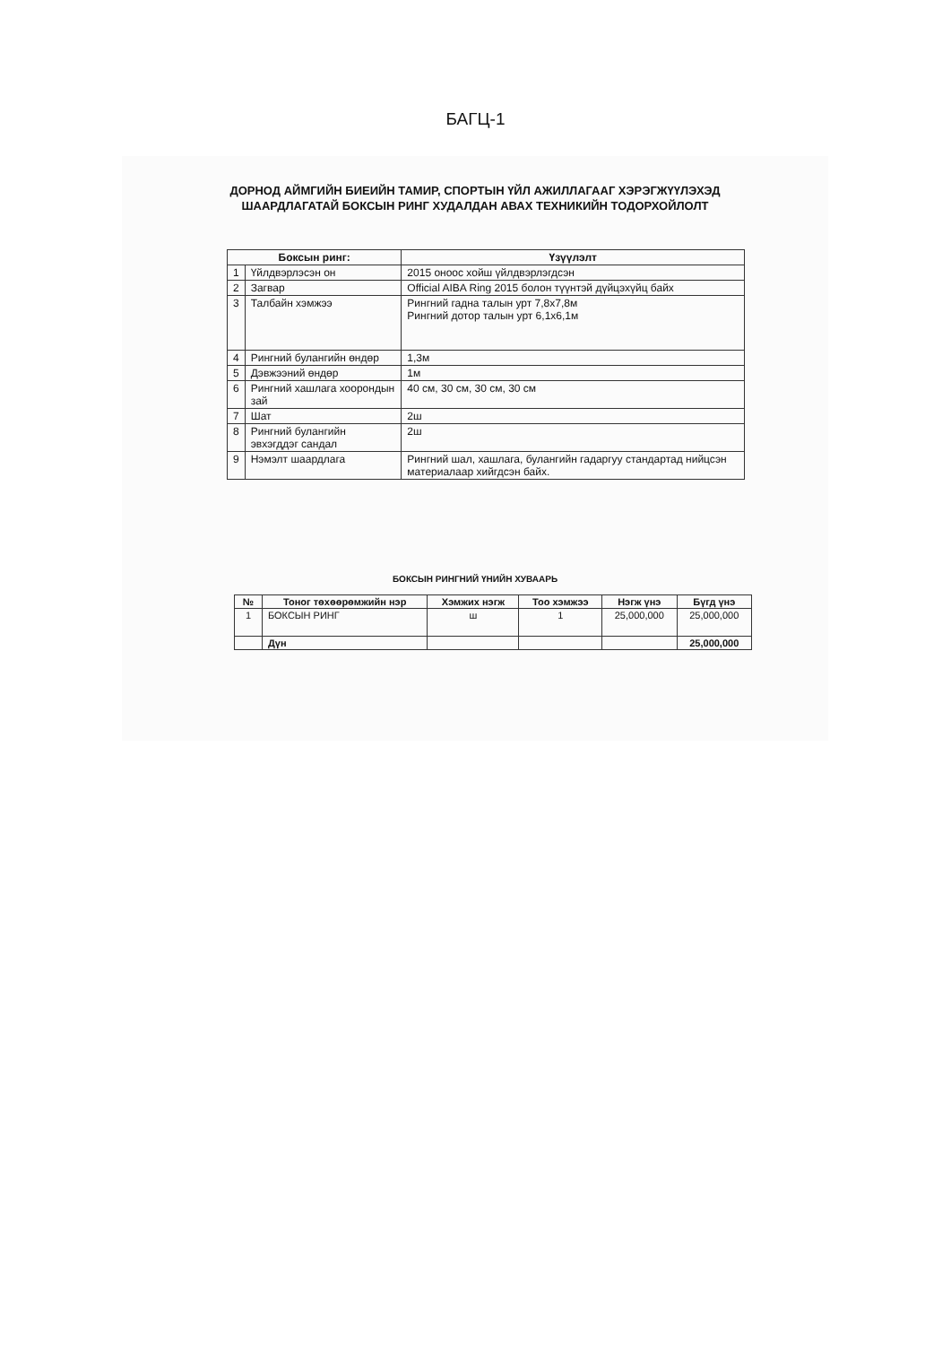БАГЦ-1
ДОРНОД АЙМГИЙН БИЕИЙН ТАМИР, СПОРТЫН ҮЙЛ АЖИЛЛАГААГ ХЭРЭГЖҮҮЛЭХЭД ШААРДЛАГАТАЙ БОКСЫН РИНГ ХУДАЛДАН АВАХ ТЕХНИКИЙН ТОДОРХОЙЛОЛТ
| Боксын ринг: | | Үзүүлэлт |
| --- | --- | --- |
| 1 | Үйлдвэрлэсэн он | 2015 оноос хойш үйлдвэрлэгдсэн |
| 2 | Загвар | Official AIBA Ring 2015 болон түүнтэй дүйцэхүйц байх |
| 3 | Талбайн хэмжээ | Рингний гадна талын урт 7,8х7,8м Рингний дотор талын урт 6,1х6,1м |
| 4 | Рингний булангийн өндөр | 1,3м |
| 5 | Дэвжээний өндөр | 1м |
| 6 | Рингний хашлага хоорондын зай | 40 см, 30 см, 30 см, 30 см |
| 7 | Шат | 2ш |
| 8 | Рингний булангийн эвхэгддэг сандал | 2ш |
| 9 | Нэмэлт шаардлага | Рингний шал, хашлага, булангийн гадаргуу стандартад нийцсэн материалаар хийгдсэн байх. |
БОКСЫН РИНГНИЙ ҮНИЙН ХУВААРЬ
| № | Тоног төхөөрөмжийн нэр | Хэмжих нэгж | Тоо хэмжээ | Нэгж үнэ | Бүгд үнэ |
| --- | --- | --- | --- | --- | --- |
| 1 | БОКСЫН РИНГ | ш | 1 | 25,000,000 | 25,000,000 |
| | Дүн | | | | 25,000,000 |